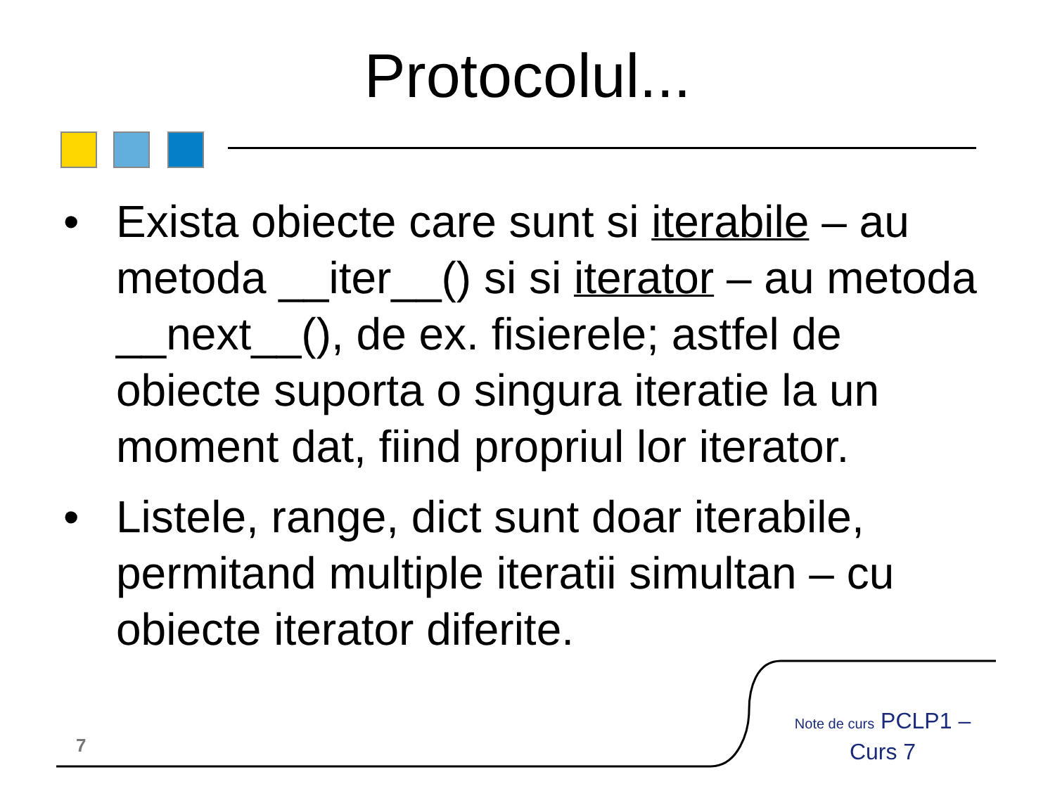Protocolul...
• Exista obiecte care sunt si iterabile – au metoda __iter__() si si iterator – au metoda __next__(), de ex. fisierele; astfel de obiecte suporta o singura iteratie la un moment dat, fiind propriul lor iterator.
• Listele, range, dict sunt doar iterabile, permitand multiple iteratii simultan – cu obiecte iterator diferite.
7
Note de curs PCLP1 – Curs 7